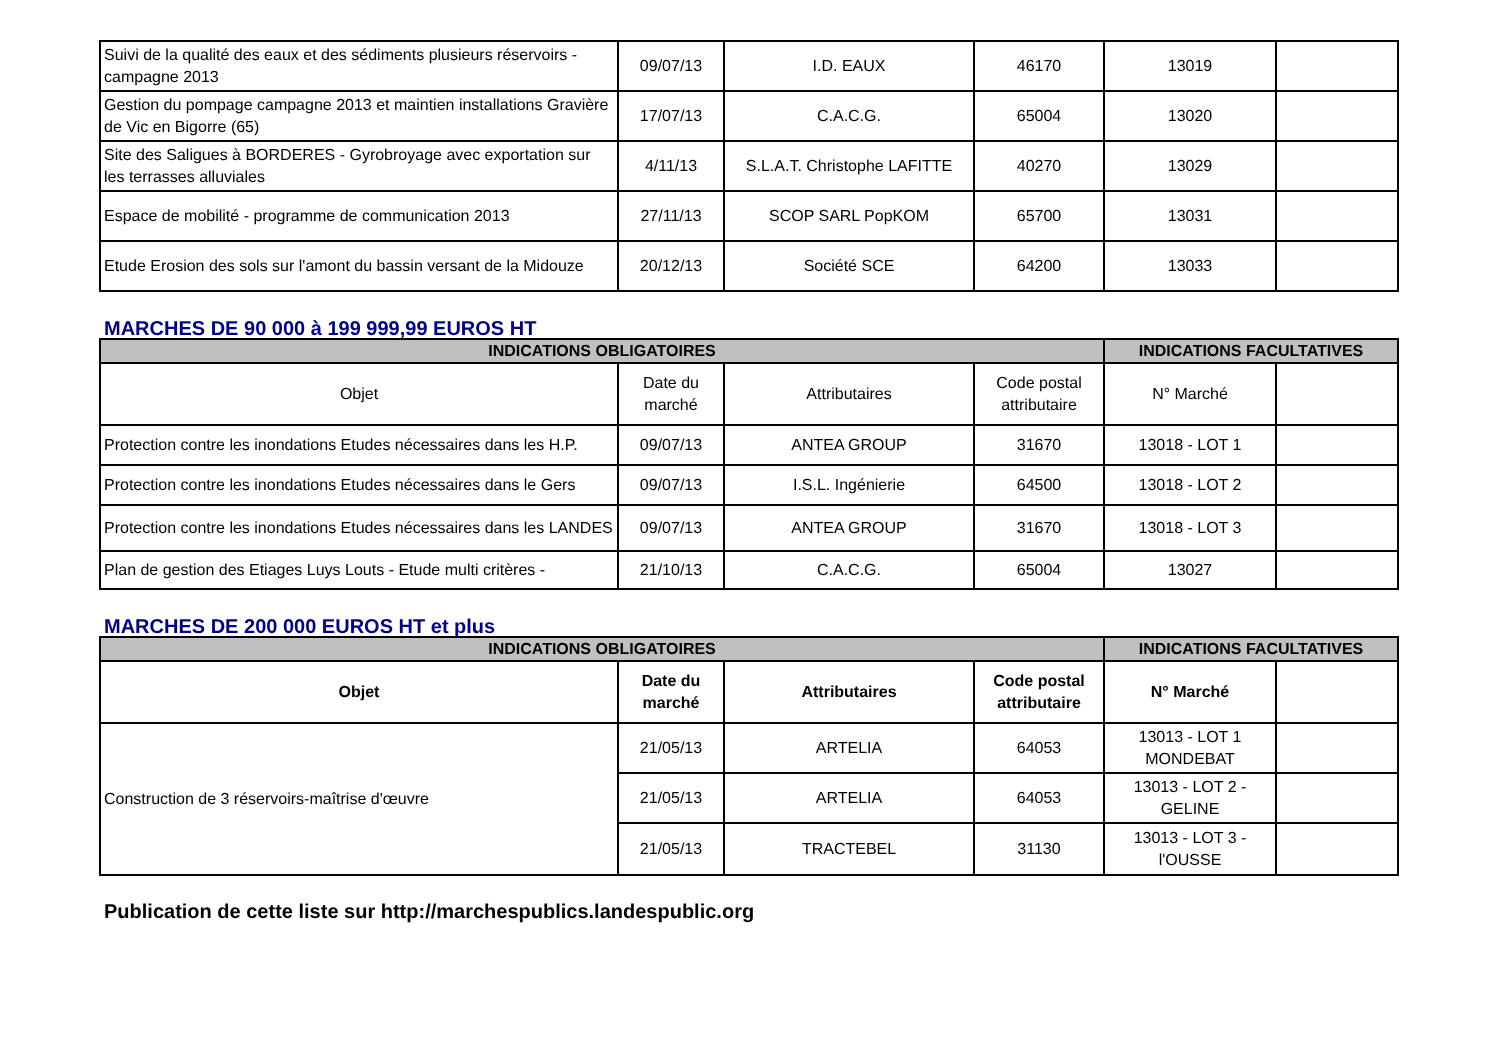| Suivi de la qualité des eaux et des sédiments plusieurs réservoirs - campagne 2013 | 09/07/13 | I.D. EAUX | 46170 | 13019 | |
| Gestion du pompage campagne 2013 et maintien installations Gravière de Vic en Bigorre (65) | 17/07/13 | C.A.C.G. | 65004 | 13020 | |
| Site des Saligues à BORDERES - Gyrobroyage avec exportation sur les terrasses alluviales | 4/11/13 | S.L.A.T. Christophe LAFITTE | 40270 | 13029 | |
| Espace de mobilité - programme de communication 2013 | 27/11/13 | SCOP SARL PopKOM | 65700 | 13031 | |
| Etude Erosion des sols sur l'amont du bassin versant de la Midouze | 20/12/13 | Société SCE | 64200 | 13033 | |
MARCHES DE 90 000 à 199 999,99 EUROS HT
| INDICATIONS OBLIGATOIRES | | | | INDICATIONS FACULTATIVES | |
| --- | --- | --- | --- | --- | --- |
| Objet | Date du marché | Attributaires | Code postal attributaire | N° Marché | |
| Protection contre les inondations Etudes nécessaires dans les H.P. | 09/07/13 | ANTEA GROUP | 31670 | 13018 - LOT 1 | |
| Protection contre les inondations Etudes nécessaires dans le Gers | 09/07/13 | I.S.L. Ingénierie | 64500 | 13018 - LOT 2 | |
| Protection contre les inondations Etudes nécessaires dans les LANDES | 09/07/13 | ANTEA GROUP | 31670 | 13018 - LOT 3 | |
| Plan de gestion des Etiages Luys Louts - Etude multi critères - | 21/10/13 | C.A.C.G. | 65004 | 13027 | |
MARCHES DE 200 000 EUROS HT et plus
| INDICATIONS OBLIGATOIRES | | | | INDICATIONS FACULTATIVES | |
| --- | --- | --- | --- | --- | --- |
| Objet | Date du marché | Attributaires | Code postal attributaire | N° Marché | |
| Construction de 3 réservoirs-maîtrise d'œuvre | 21/05/13 | ARTELIA | 64053 | 13013 - LOT 1 MONDEBAT | |
| | 21/05/13 | ARTELIA | 64053 | 13013 - LOT 2 - GELINE | |
| | 21/05/13 | TRACTEBEL | 31130 | 13013 - LOT 3 - l'OUSSE | |
Publication de cette liste sur http://marchespublics.landespublic.org